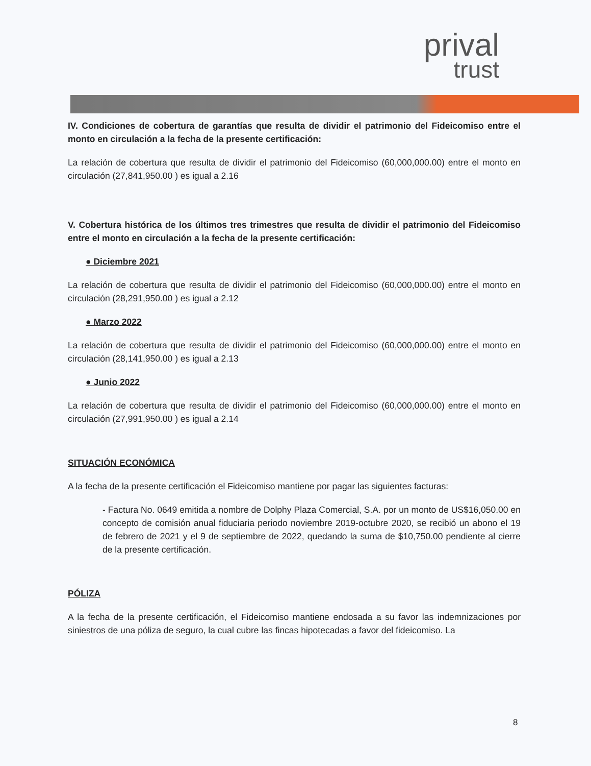prival
trust
IV. Condiciones de cobertura de garantías que resulta de dividir el patrimonio del Fideicomiso entre el monto en circulación a la fecha de la presente certificación:
La relación de cobertura que resulta de dividir el patrimonio del Fideicomiso (60,000,000.00) entre el monto en circulación (27,841,950.00 ) es igual a 2.16
V. Cobertura histórica de los últimos tres trimestres que resulta de dividir el patrimonio del Fideicomiso entre el monto en circulación a la fecha de la presente certificación:
● Diciembre 2021
La relación de cobertura que resulta de dividir el patrimonio del Fideicomiso (60,000,000.00) entre el monto en circulación (28,291,950.00 ) es igual a 2.12
● Marzo 2022
La relación de cobertura que resulta de dividir el patrimonio del Fideicomiso (60,000,000.00) entre el monto en circulación (28,141,950.00 ) es igual a 2.13
● Junio 2022
La relación de cobertura que resulta de dividir el patrimonio del Fideicomiso (60,000,000.00) entre el monto en circulación (27,991,950.00 ) es igual a 2.14
SITUACIÓN ECONÓMICA
A la fecha de la presente certificación el Fideicomiso mantiene por pagar las siguientes facturas:
- Factura No. 0649 emitida a nombre de Dolphy Plaza Comercial, S.A. por un monto de US$16,050.00 en concepto de comisión anual fiduciaria periodo noviembre 2019-octubre 2020, se recibió un abono el 19 de febrero de 2021 y el 9 de septiembre de 2022, quedando la suma de $10,750.00 pendiente al cierre de la presente certificación.
PÓLIZA
A la fecha de la presente certificación, el Fideicomiso mantiene endosada a su favor las indemnizaciones por siniestros de una póliza de seguro, la cual cubre las fincas hipotecadas a favor del fideicomiso. La
8